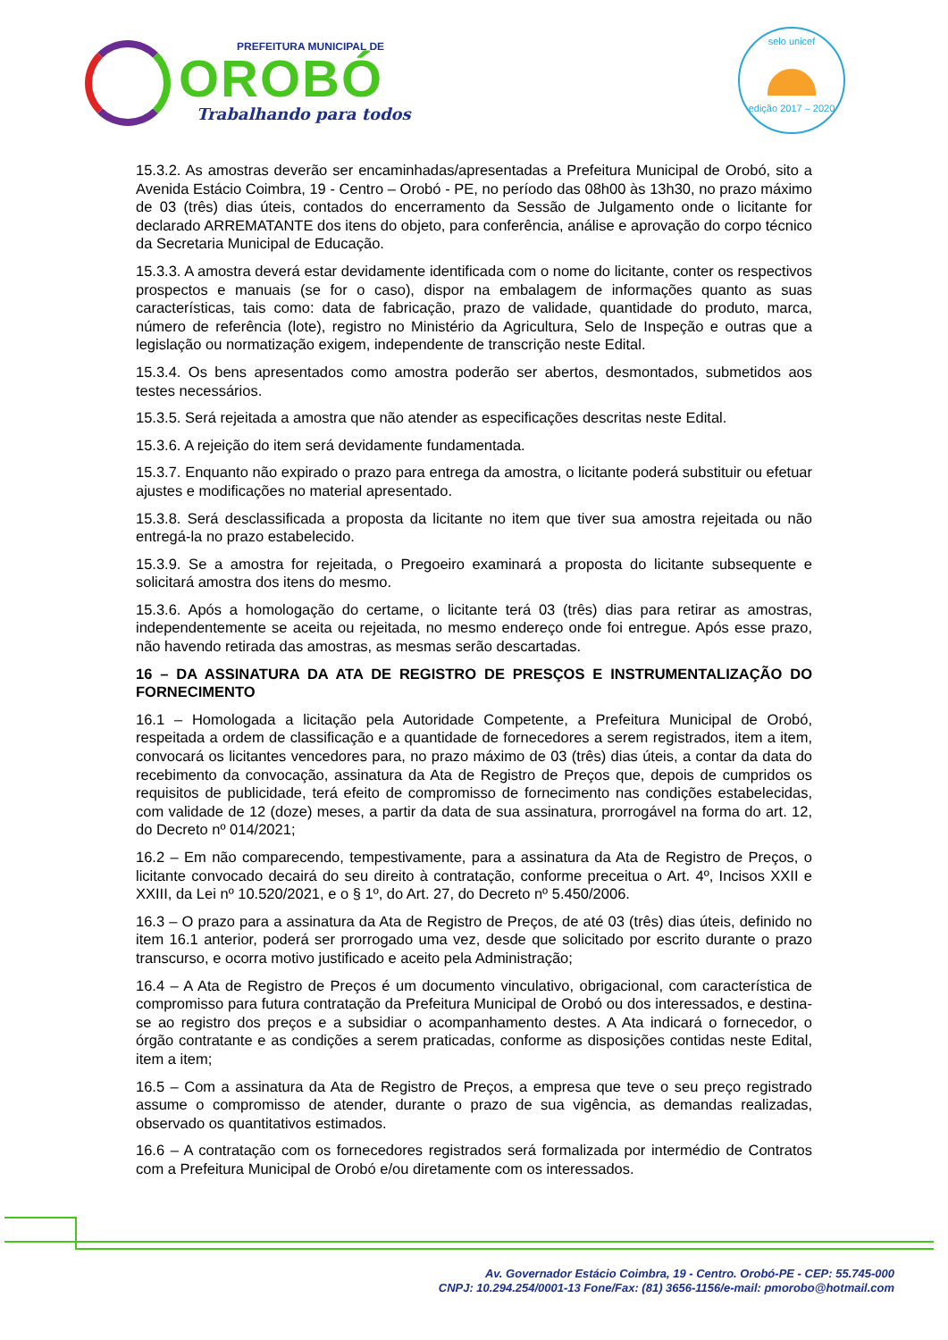PREFEITURA MUNICIPAL DE
OROBÓ
Trabalhando para todos
selo unicef
edição 2017 – 2020
15.3.2. As amostras deverão ser encaminhadas/apresentadas a Prefeitura Municipal de Orobó, sito a Avenida Estácio Coimbra, 19 - Centro – Orobó - PE, no período das 08h00 às 13h30, no prazo máximo de 03 (três) dias úteis, contados do encerramento da Sessão de Julgamento onde o licitante for declarado ARREMATANTE dos itens do objeto, para conferência, análise e aprovação do corpo técnico da Secretaria Municipal de Educação.
15.3.3. A amostra deverá estar devidamente identificada com o nome do licitante, conter os respectivos prospectos e manuais (se for o caso), dispor na embalagem de informações quanto as suas características, tais como: data de fabricação, prazo de validade, quantidade do produto, marca, número de referência (lote), registro no Ministério da Agricultura, Selo de Inspeção e outras que a legislação ou normatização exigem, independente de transcrição neste Edital.
15.3.4. Os bens apresentados como amostra poderão ser abertos, desmontados, submetidos aos testes necessários.
15.3.5. Será rejeitada a amostra que não atender as especificações descritas neste Edital.
15.3.6. A rejeição do item será devidamente fundamentada.
15.3.7. Enquanto não expirado o prazo para entrega da amostra, o licitante poderá substituir ou efetuar ajustes e modificações no material apresentado.
15.3.8. Será desclassificada a proposta da licitante no item que tiver sua amostra rejeitada ou não entregá-la no prazo estabelecido.
15.3.9. Se a amostra for rejeitada, o Pregoeiro examinará a proposta do licitante subsequente e solicitará amostra dos itens do mesmo.
15.3.6. Após a homologação do certame, o licitante terá 03 (três) dias para retirar as amostras, independentemente se aceita ou rejeitada, no mesmo endereço onde foi entregue. Após esse prazo, não havendo retirada das amostras, as mesmas serão descartadas.
16 – DA ASSINATURA DA ATA DE REGISTRO DE PRESÇOS E INSTRUMENTALIZAÇÃO DO FORNECIMENTO
16.1 – Homologada a licitação pela Autoridade Competente, a Prefeitura Municipal de Orobó, respeitada a ordem de classificação e a quantidade de fornecedores a serem registrados, item a item, convocará os licitantes vencedores para, no prazo máximo de 03 (três) dias úteis, a contar da data do recebimento da convocação, assinatura da Ata de Registro de Preços que, depois de cumpridos os requisitos de publicidade, terá efeito de compromisso de fornecimento nas condições estabelecidas, com validade de 12 (doze) meses, a partir da data de sua assinatura, prorrogável na forma do art. 12, do Decreto nº 014/2021;
16.2 – Em não comparecendo, tempestivamente, para a assinatura da Ata de Registro de Preços, o licitante convocado decairá do seu direito à contratação, conforme preceitua o Art. 4º, Incisos XXII e XXIII, da Lei nº 10.520/2021, e o § 1º, do Art. 27, do Decreto nº 5.450/2006.
16.3 – O prazo para a assinatura da Ata de Registro de Preços, de até 03 (três) dias úteis, definido no item 16.1 anterior, poderá ser prorrogado uma vez, desde que solicitado por escrito durante o prazo transcurso, e ocorra motivo justificado e aceito pela Administração;
16.4 – A Ata de Registro de Preços é um documento vinculativo, obrigacional, com característica de compromisso para futura contratação da Prefeitura Municipal de Orobó ou dos interessados, e destina-se ao registro dos preços e a subsidiar o acompanhamento destes. A Ata indicará o fornecedor, o órgão contratante e as condições a serem praticadas, conforme as disposições contidas neste Edital, item a item;
16.5 – Com a assinatura da Ata de Registro de Preços, a empresa que teve o seu preço registrado assume o compromisso de atender, durante o prazo de sua vigência, as demandas realizadas, observado os quantitativos estimados.
16.6 – A contratação com os fornecedores registrados será formalizada por intermédio de Contratos com a Prefeitura Municipal de Orobó e/ou diretamente com os interessados.
Av. Governador Estácio Coimbra, 19 - Centro. Orobó-PE - CEP: 55.745-000
CNPJ: 10.294.254/0001-13 Fone/Fax: (81) 3656-1156/e-mail: pmorobo@hotmail.com